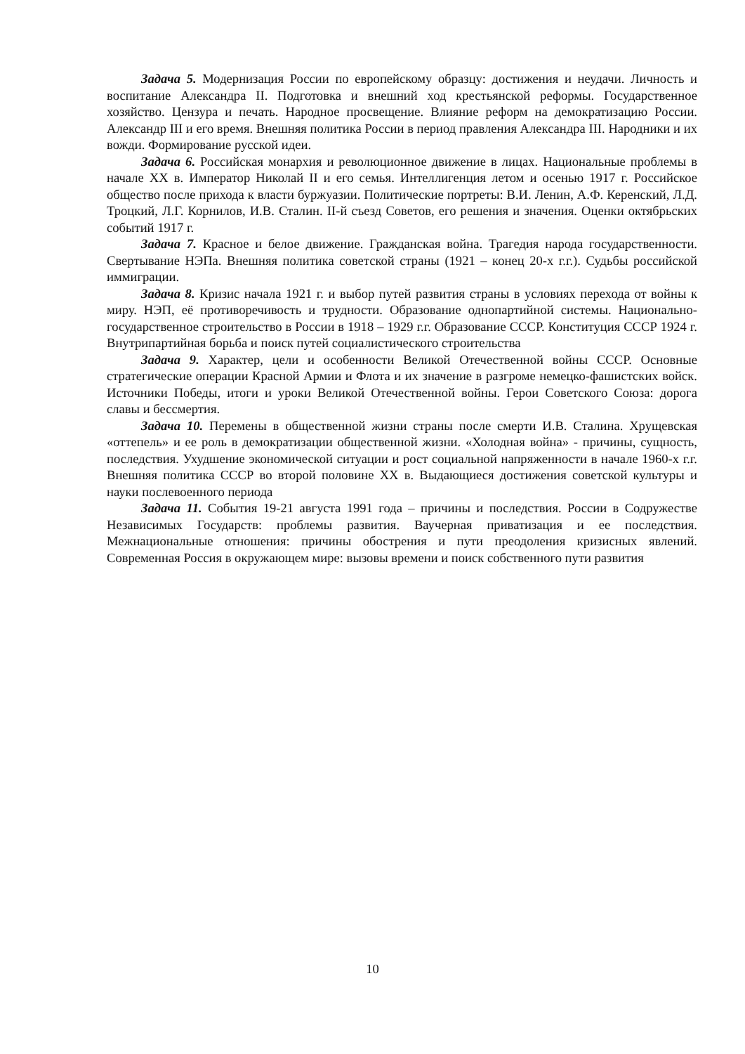Задача 5. Модернизация России по европейскому образцу: достижения и неудачи. Личность и воспитание Александра II. Подготовка и внешний ход крестьянской реформы. Государственное хозяйство. Цензура и печать. Народное просвещение. Влияние реформ на демократизацию России. Александр III и его время. Внешняя политика России в период правления Александра III. Народники и их вожди. Формирование русской идеи.
Задача 6. Российская монархия и революционное движение в лицах. Национальные проблемы в начале XX в. Император Николай II и его семья. Интеллигенция летом и осенью 1917 г. Российское общество после прихода к власти буржуазии. Политические портреты: В.И. Ленин, А.Ф. Керенский, Л.Д. Троцкий, Л.Г. Корнилов, И.В. Сталин. II-й съезд Советов, его решения и значения. Оценки октябрьских событий 1917 г.
Задача 7. Красное и белое движение. Гражданская война. Трагедия народа государственности. Свертывание НЭПа. Внешняя политика советской страны (1921 – конец 20-х г.г.). Судьбы российской иммиграции.
Задача 8. Кризис начала 1921 г. и выбор путей развития страны в условиях перехода от войны к миру. НЭП, её противоречивость и трудности. Образование однопартийной системы. Национально-государственное строительство в России в 1918 – 1929 г.г. Образование СССР. Конституция СССР 1924 г. Внутрипартийная борьба и поиск путей социалистического строительства
Задача 9. Характер, цели и особенности Великой Отечественной войны СССР. Основные стратегические операции Красной Армии и Флота и их значение в разгроме немецко-фашистских войск. Источники Победы, итоги и уроки Великой Отечественной войны. Герои Советского Союза: дорога славы и бессмертия.
Задача 10. Перемены в общественной жизни страны после смерти И.В. Сталина. Хрущевская «оттепель» и ее роль в демократизации общественной жизни. «Холодная война» - причины, сущность, последствия. Ухудшение экономической ситуации и рост социальной напряженности в начале 1960-х г.г. Внешняя политика СССР во второй половине XX в. Выдающиеся достижения советской культуры и науки послевоенного периода
Задача 11. События 19-21 августа 1991 года – причины и последствия. России в Содружестве Независимых Государств: проблемы развития. Ваучерная приватизация и ее последствия. Межнациональные отношения: причины обострения и пути преодоления кризисных явлений. Современная Россия в окружающем мире: вызовы времени и поиск собственного пути развития
10